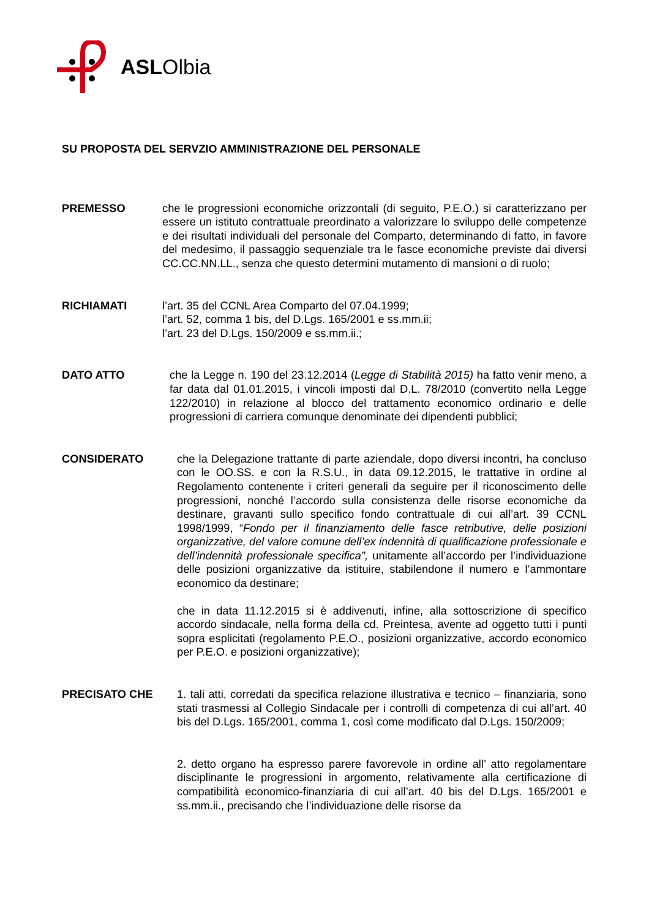ASLOlbia
SU PROPOSTA DEL SERVZIO AMMINISTRAZIONE DEL PERSONALE
PREMESSO che le progressioni economiche orizzontali (di seguito, P.E.O.) si caratterizzano per essere un istituto contrattuale preordinato a valorizzare lo sviluppo delle competenze e dei risultati individuali del personale del Comparto, determinando di fatto, in favore del medesimo, il passaggio sequenziale tra le fasce economiche previste dai diversi CC.CC.NN.LL., senza che questo determini mutamento di mansioni o di ruolo;
RICHIAMATI l’art. 35 del CCNL Area Comparto del 07.04.1999;
l’art. 52, comma 1 bis, del D.Lgs. 165/2001 e ss.mm.ii;
l’art. 23 del D.Lgs. 150/2009 e ss.mm.ii.;
DATO ATTO che la Legge n. 190 del 23.12.2014 (Legge di Stabilità 2015) ha fatto venir meno, a far data dal 01.01.2015, i vincoli imposti dal D.L. 78/2010 (convertito nella Legge 122/2010) in relazione al blocco del trattamento economico ordinario e delle progressioni di carriera comunque denominate dei dipendenti pubblici;
CONSIDERATO che la Delegazione trattante di parte aziendale, dopo diversi incontri, ha concluso con le OO.SS. e con la R.S.U., in data 09.12.2015, le trattative in ordine al Regolamento contenente i criteri generali da seguire per il riconoscimento delle progressioni, nonché l’accordo sulla consistenza delle risorse economiche da destinare, gravanti sullo specifico fondo contrattuale di cui all’art. 39 CCNL 1998/1999, “Fondo per il finanziamento delle fasce retributive, delle posizioni organizzative, del valore comune dell’ex indennità di qualificazione professionale e dell’indennità professionale specifica”, unitamente all’accordo per l’individuazione delle posizioni organizzative da istituire, stabilendone il numero e l’ammontare economico da destinare;
che in data 11.12.2015 si è addivenuti, infine, alla sottoscrizione di specifico accordo sindacale, nella forma della cd. Preintesa, avente ad oggetto tutti i punti sopra esplicitati (regolamento P.E.O., posizioni organizzative, accordo economico per P.E.O. e posizioni organizzative);
PRECISATO CHE 1. tali atti, corredati da specifica relazione illustrativa e tecnico – finanziaria, sono stati trasmessi al Collegio Sindacale per i controlli di competenza di cui all’art. 40 bis del D.Lgs. 165/2001, comma 1, così come modificato dal D.Lgs. 150/2009;
2. detto organo ha espresso parere favorevole in ordine all’ atto regolamentare disciplinante le progressioni in argomento, relativamente alla certificazione di compatibilità economico-finanziaria di cui all’art. 40 bis del D.Lgs. 165/2001 e ss.mm.ii., precisando che l’individuazione delle risorse da